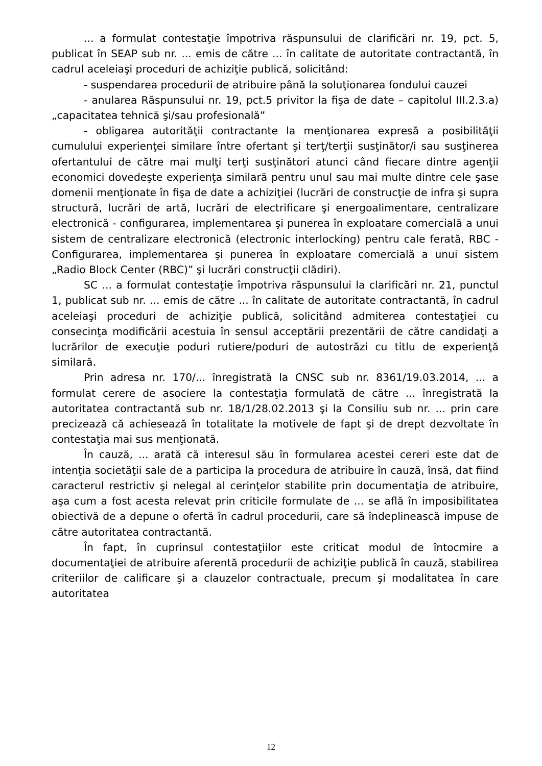... a formulat contestaţie împotriva răspunsului de clarificări nr. 19, pct. 5, publicat în SEAP sub nr. ... emis de către ... în calitate de autoritate contractantă, în cadrul aceleiaşi proceduri de achiziţie publică, solicitând:
- suspendarea procedurii de atribuire până la soluţionarea fondului cauzei
- anularea Răspunsului nr. 19, pct.5 privitor la fişa de date – capitolul III.2.3.a) „capacitatea tehnică şi/sau profesională”
- obligarea autorităţii contractante la menţionarea expresă a posibilităţii cumulului experienţei similare între ofertant şi terţ/terţii susţinător/i sau susţinerea ofertantului de către mai mulţi terţi susţinători atunci când fiecare dintre agenţii economici dovedeşte experienţa similară pentru unul sau mai multe dintre cele şase domenii menţionate în fişa de date a achiziţiei (lucrări de construcţie de infra şi supra structură, lucrări de artă, lucrări de electrificare şi energoalimentare, centralizare electronică - configurarea, implementarea şi punerea în exploatare comercială a unui sistem de centralizare electronică (electronic interlocking) pentru cale ferată, RBC - Configurarea, implementarea şi punerea în exploatare comercială a unui sistem „Radio Block Center (RBC)” şi lucrări construcţii clădiri).
SC ... a formulat contestaţie împotriva răspunsului la clarificări nr. 21, punctul 1, publicat sub nr. ... emis de către ... în calitate de autoritate contractantă, în cadrul aceleiaşi proceduri de achiziţie publică, solicitând admiterea contestaţiei cu consecinţa modificării acestuia în sensul acceptării prezentării de către candidaţi a lucrărilor de execuţie poduri rutiere/poduri de autostrăzi cu titlu de experienţă similară.
Prin adresa nr. 170/... înregistrată la CNSC sub nr. 8361/19.03.2014, ... a formulat cerere de asociere la contestaţia formulată de către ... înregistrată la autoritatea contractantă sub nr. 18/1/28.02.2013 şi la Consiliu sub nr. ... prin care precizează că achiesează în totalitate la motivele de fapt şi de drept dezvoltate în contestaţia mai sus menţionată.
În cauză, ... arată că interesul său în formularea acestei cereri este dat de intenţia societăţii sale de a participa la procedura de atribuire în cauză, însă, dat fiind caracterul restrictiv şi nelegal al cerinţelor stabilite prin documentaţia de atribuire, aşa cum a fost acesta relevat prin criticile formulate de ... se află în imposibilitatea obiectivă de a depune o ofertă în cadrul procedurii, care să îndeplinească impuse de către autoritatea contractantă.
În fapt, în cuprinsul contestaţiilor este criticat modul de întocmire a documentaţiei de atribuire aferentă procedurii de achiziţie publică în cauză, stabilirea criteriilor de calificare şi a clauzelor contractuale, precum şi modalitatea în care autoritatea
12